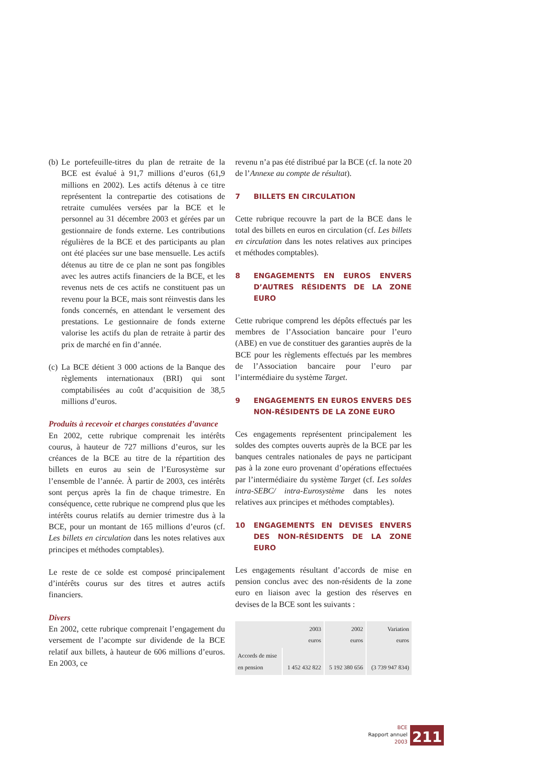(b)
Le portefeuille-titres du plan de retraite de la BCE est évalué à 91,7 millions d’euros (61,9 millions en 2002). Les actifs détenus à ce titre représentent la contrepartie des cotisations de retraite cumulées versées par la BCE et le personnel au 31 décembre 2003 et gérées par un gestionnaire de fonds externe. Les contributions régulières de la BCE et des participants au plan ont été placées sur une base mensuelle. Les actifs détenus au titre de ce plan ne sont pas fongibles avec les autres actifs financiers de la BCE, et les revenus nets de ces actifs ne constituent pas un revenu pour la BCE, mais sont réinvestis dans les fonds concernés, en attendant le versement des prestations. Le gestionnaire de fonds externe valorise les actifs du plan de retraite à partir des prix de marché en fin d’année.
(c)
La BCE détient 3 000 actions de la Banque des règlements internationaux (BRI) qui sont comptabilisées au coût d’acquisition de 38,5 millions d’euros.
Produits à recevoir et charges constatées d’avance
En 2002, cette rubrique comprenait les intérêts courus, à hauteur de 727 millions d’euros, sur les créances de la BCE au titre de la répartition des billets en euros au sein de l’Eurosystème sur l’ensemble de l’année. À partir de 2003, ces intérêts sont perçus après la fin de chaque trimestre. En conséquence, cette rubrique ne comprend plus que les intérêts courus relatifs au dernier trimestre dus à la BCE, pour un montant de 165 millions d’euros (cf. Les billets en circulation dans les notes relatives aux principes et méthodes comptables).
Le reste de ce solde est composé principalement d’intérêts courus sur des titres et autres actifs financiers.
Divers
En 2002, cette rubrique comprenait l’engagement du versement de l’acompte sur dividende de la BCE relatif aux billets, à hauteur de 606 millions d’euros. En 2003, ce
revenu n’a pas été distribué par la BCE (cf. la note 20 de l’Annexe au compte de résultat).
7 BILLETS EN CIRCULATION
Cette rubrique recouvre la part de la BCE dans le total des billets en euros en circulation (cf. Les billets en circulation dans les notes relatives aux principes et méthodes comptables).
8 ENGAGEMENTS EN EUROS ENVERS D’AUTRES RÉSIDENTS DE LA ZONE EURO
Cette rubrique comprend les dépôts effectués par les membres de l’Association bancaire pour l’euro (ABE) en vue de constituer des garanties auprès de la BCE pour les règlements effectués par les membres de l’Association bancaire pour l’euro par l’intermédiaire du système Target.
9 ENGAGEMENTS EN EUROS ENVERS DES NON-RÉSIDENTS DE LA ZONE EURO
Ces engagements représentent principalement les soldes des comptes ouverts auprès de la BCE par les banques centrales nationales de pays ne participant pas à la zone euro provenant d’opérations effectuées par l’intermédiaire du système Target (cf. Les soldes intra-SEBC/ intra-Eurosystème dans les notes relatives aux principes et méthodes comptables).
10 ENGAGEMENTS EN DEVISES ENVERS DES NON-RÉSIDENTS DE LA ZONE EURO
Les engagements résultant d’accords de mise en pension conclus avec des non-résidents de la zone euro en liaison avec la gestion des réserves en devises de la BCE sont les suivants :
| 2003 euros | | 2002 euros | Variation euros |
| --- | --- | --- | --- |
| Accords de mise en pension | 1 452 432 822 | 5 192 380 656 | (3 739 947 834) |
BCE
Rapport annuel
2003
211